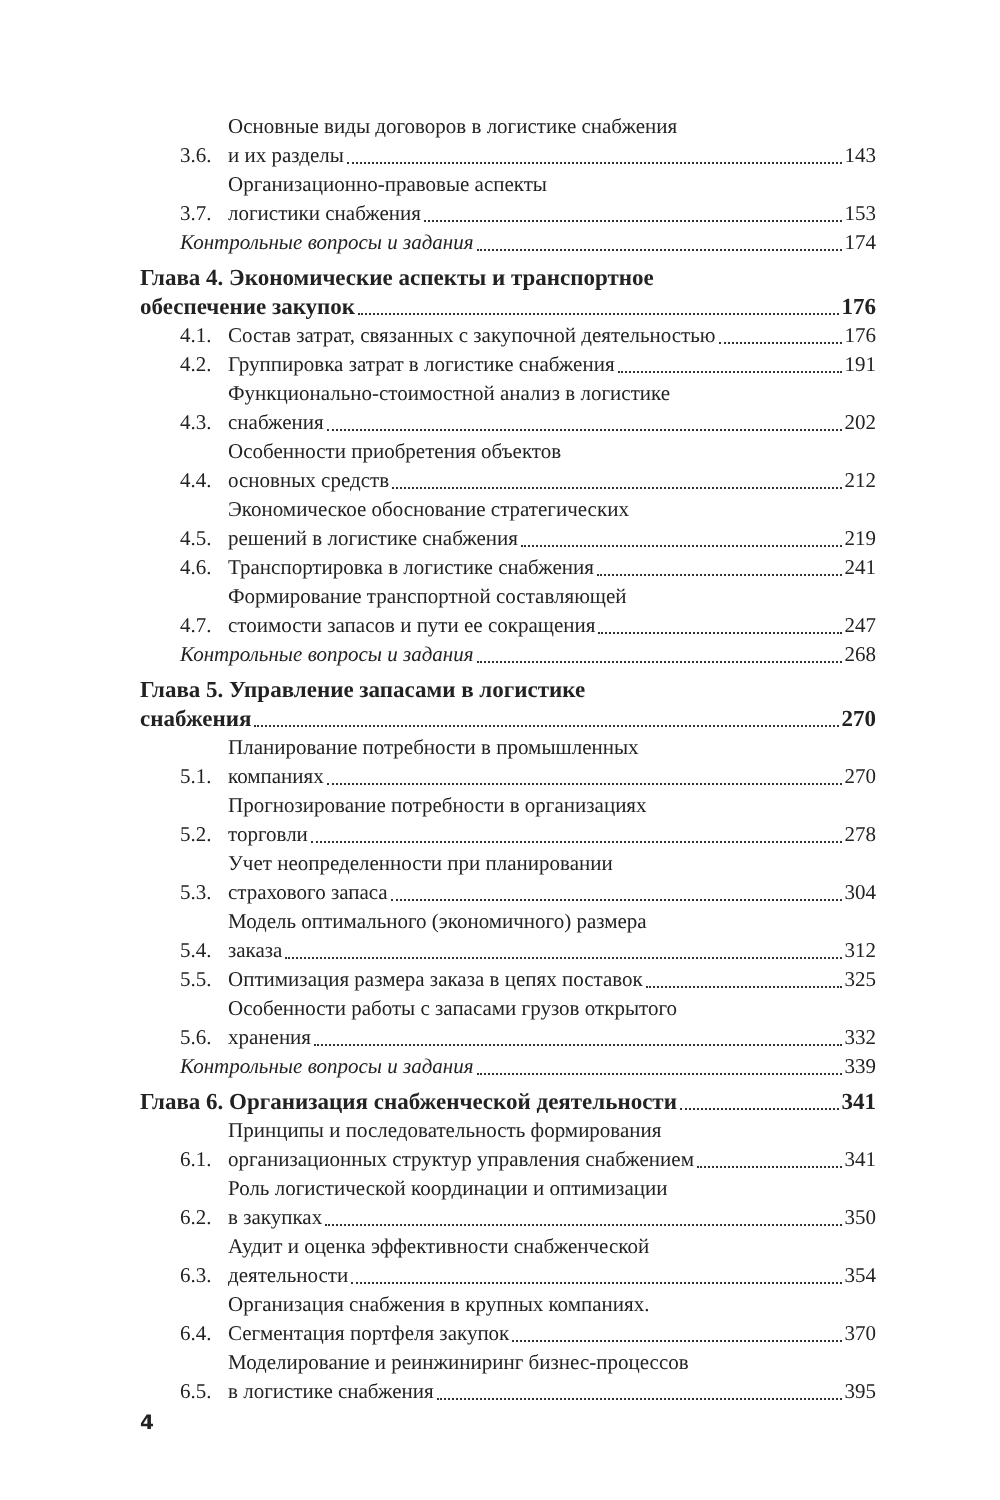3.6.
Основные виды договоров в логистике снабжения
и их разделы 143
3.7.
Организационно-правовые аспекты
логистики снабжения 153
Контрольные вопросы и задания 174
Глава 4. Экономические аспекты и транспортное
обеспечение закупок 176
4.1.
Состав затрат, связанных с закупочной деятельностью 176
4.2.
Группировка затрат в логистике снабжения 191
4.3.
Функционально-стоимостной анализ в логистике
снабжения 202
4.4.
Особенности приобретения объектов
основных средств 212
4.5.
Экономическое обоснование стратегических
решений в логистике снабжения 219
4.6.
Транспортировка в логистике снабжения 241
4.7.
Формирование транспортной составляющей
стоимости запасов и пути ее сокращения 247
Контрольные вопросы и задания 268
Глава 5. Управление запасами в логистике
снабжения 270
5.1.
Планирование потребности в промышленных
компаниях 270
5.2.
Прогнозирование потребности в организациях
торговли 278
5.3.
Учет неопределенности при планировании
страхового запаса 304
5.4.
Модель оптимального (экономичного) размера
заказа 312
5.5.
Оптимизация размера заказа в цепях поставок 325
5.6.
Особенности работы с запасами грузов открытого
хранения 332
Контрольные вопросы и задания 339
Глава 6. Организация снабженческой деятельности 341
6.1.
Принципы и последовательность формирования
организационных структур управления снабжением 341
6.2.
Роль логистической координации и оптимизации
в закупках 350
6.3.
Аудит и оценка эффективности снабженческой
деятельности 354
6.4.
Организация снабжения в крупных компаниях.
Сегментация портфеля закупок 370
6.5.
Моделирование и реинжиниринг бизнес-процессов
в логистике снабжения 395
4